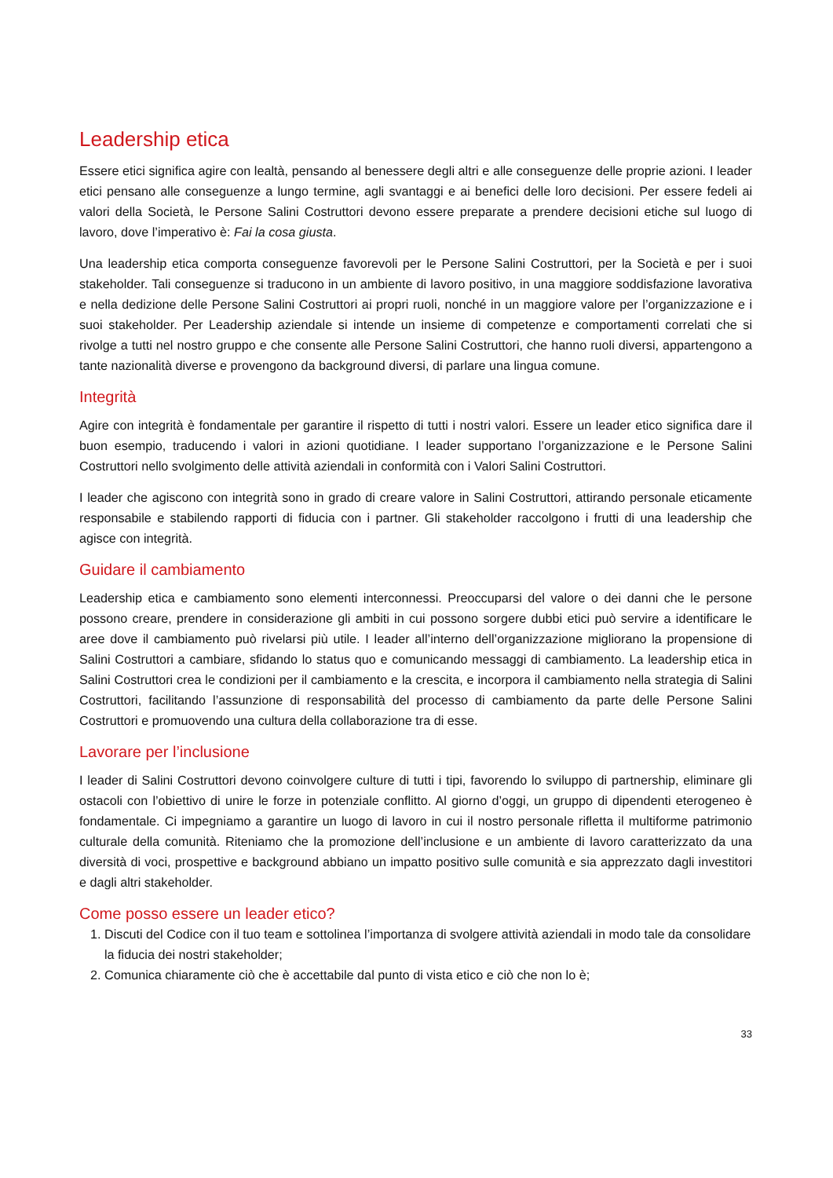Leadership etica
Essere etici significa agire con lealtà, pensando al benessere degli altri e alle conseguenze delle proprie azioni. I leader etici pensano alle conseguenze a lungo termine, agli svantaggi e ai benefici delle loro decisioni. Per essere fedeli ai valori della Società, le Persone Salini Costruttori devono essere preparate a prendere decisioni etiche sul luogo di lavoro, dove l’imperativo è: Fai la cosa giusta.
Una leadership etica comporta conseguenze favorevoli per le Persone Salini Costruttori, per la Società e per i suoi stakeholder. Tali conseguenze si traducono in un ambiente di lavoro positivo, in una maggiore soddisfazione lavorativa e nella dedizione delle Persone Salini Costruttori ai propri ruoli, nonché in un maggiore valore per l’organizzazione e i suoi stakeholder. Per Leadership aziendale si intende un insieme di competenze e comportamenti correlati che si rivolge a tutti nel nostro gruppo e che consente alle Persone Salini Costruttori, che hanno ruoli diversi, appartengono a tante nazionalità diverse e provengono da background diversi, di parlare una lingua comune.
Integrità
Agire con integrità è fondamentale per garantire il rispetto di tutti i nostri valori. Essere un leader etico significa dare il buon esempio, traducendo i valori in azioni quotidiane. I leader supportano l’organizzazione e le Persone Salini Costruttori nello svolgimento delle attività aziendali in conformità con i Valori Salini Costruttori.
I leader che agiscono con integrità sono in grado di creare valore in Salini Costruttori, attirando personale eticamente responsabile e stabilendo rapporti di fiducia con i partner. Gli stakeholder raccolgono i frutti di una leadership che agisce con integrità.
Guidare il cambiamento
Leadership etica e cambiamento sono elementi interconnessi. Preoccuparsi del valore o dei danni che le persone possono creare, prendere in considerazione gli ambiti in cui possono sorgere dubbi etici può servire a identificare le aree dove il cambiamento può rivelarsi più utile. I leader all’interno dell’organizzazione migliorano la propensione di Salini Costruttori a cambiare, sfidando lo status quo e comunicando messaggi di cambiamento. La leadership etica in Salini Costruttori crea le condizioni per il cambiamento e la crescita, e incorpora il cambiamento nella strategia di Salini Costruttori, facilitando l’assunzione di responsabilità del processo di cambiamento da parte delle Persone Salini Costruttori e promuovendo una cultura della collaborazione tra di esse.
Lavorare per l’inclusione
I leader di Salini Costruttori devono coinvolgere culture di tutti i tipi, favorendo lo sviluppo di partnership, eliminare gli ostacoli con l’obiettivo di unire le forze in potenziale conflitto. Al giorno d’oggi, un gruppo di dipendenti eterogeneo è fondamentale. Ci impegniamo a garantire un luogo di lavoro in cui il nostro personale rifletta il multiforme patrimonio culturale della comunità. Riteniamo che la promozione dell’inclusione e un ambiente di lavoro caratterizzato da una diversità di voci, prospettive e background abbiano un impatto positivo sulle comunità e sia apprezzato dagli investitori e dagli altri stakeholder.
Come posso essere un leader etico?
1. Discuti del Codice con il tuo team e sottolinea l’importanza di svolgere attività aziendali in modo tale da consolidare la fiducia dei nostri stakeholder;
2. Comunica chiaramente ciò che è accettabile dal punto di vista etico e ciò che non lo è;
33